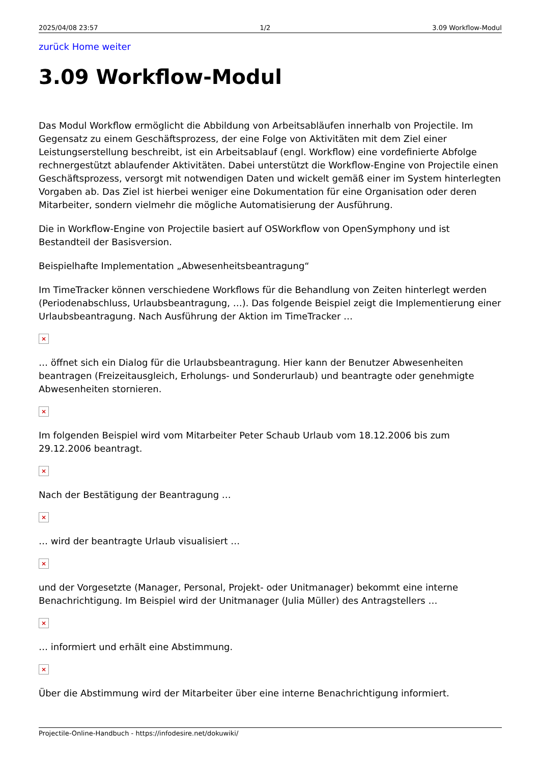2025/04/08 23:57 1/2 3.09 Workflow-Modul
zurück Home weiter
3.09 Workflow-Modul
Das Modul Workflow ermöglicht die Abbildung von Arbeitsabläufen innerhalb von Projectile. Im Gegensatz zu einem Geschäftsprozess, der eine Folge von Aktivitäten mit dem Ziel einer Leistungserstellung beschreibt, ist ein Arbeitsablauf (engl. Workflow) eine vordefinierte Abfolge rechnergestützt ablaufender Aktivitäten. Dabei unterstützt die Workflow-Engine von Projectile einen Geschäftsprozess, versorgt mit notwendigen Daten und wickelt gemäß einer im System hinterlegten Vorgaben ab. Das Ziel ist hierbei weniger eine Dokumentation für eine Organisation oder deren Mitarbeiter, sondern vielmehr die mögliche Automatisierung der Ausführung.
Die in Workflow-Engine von Projectile basiert auf OSWorkflow von OpenSymphony und ist Bestandteil der Basisversion.
Beispielhafte Implementation „Abwesenheitsbeantragung“
Im TimeTracker können verschiedene Workflows für die Behandlung von Zeiten hinterlegt werden (Periodenabschluss, Urlaubsbeantragung, …). Das folgende Beispiel zeigt die Implementierung einer Urlaubsbeantragung. Nach Ausführung der Aktion im TimeTracker …
×
… öffnet sich ein Dialog für die Urlaubsbeantragung. Hier kann der Benutzer Abwesenheiten beantragen (Freizeitausgleich, Erholungs- und Sonderurlaub) und beantragte oder genehmigte Abwesenheiten stornieren.
×
Im folgenden Beispiel wird vom Mitarbeiter Peter Schaub Urlaub vom 18.12.2006 bis zum 29.12.2006 beantragt.
×
Nach der Bestätigung der Beantragung …
×
… wird der beantragte Urlaub visualisiert …
×
und der Vorgesetzte (Manager, Personal, Projekt- oder Unitmanager) bekommt eine interne Benachrichtigung. Im Beispiel wird der Unitmanager (Julia Müller) des Antragstellers …
×
… informiert und erhält eine Abstimmung.
×
Über die Abstimmung wird der Mitarbeiter über eine interne Benachrichtigung informiert.
Projectile-Online-Handbuch - https://infodesire.net/dokuwiki/